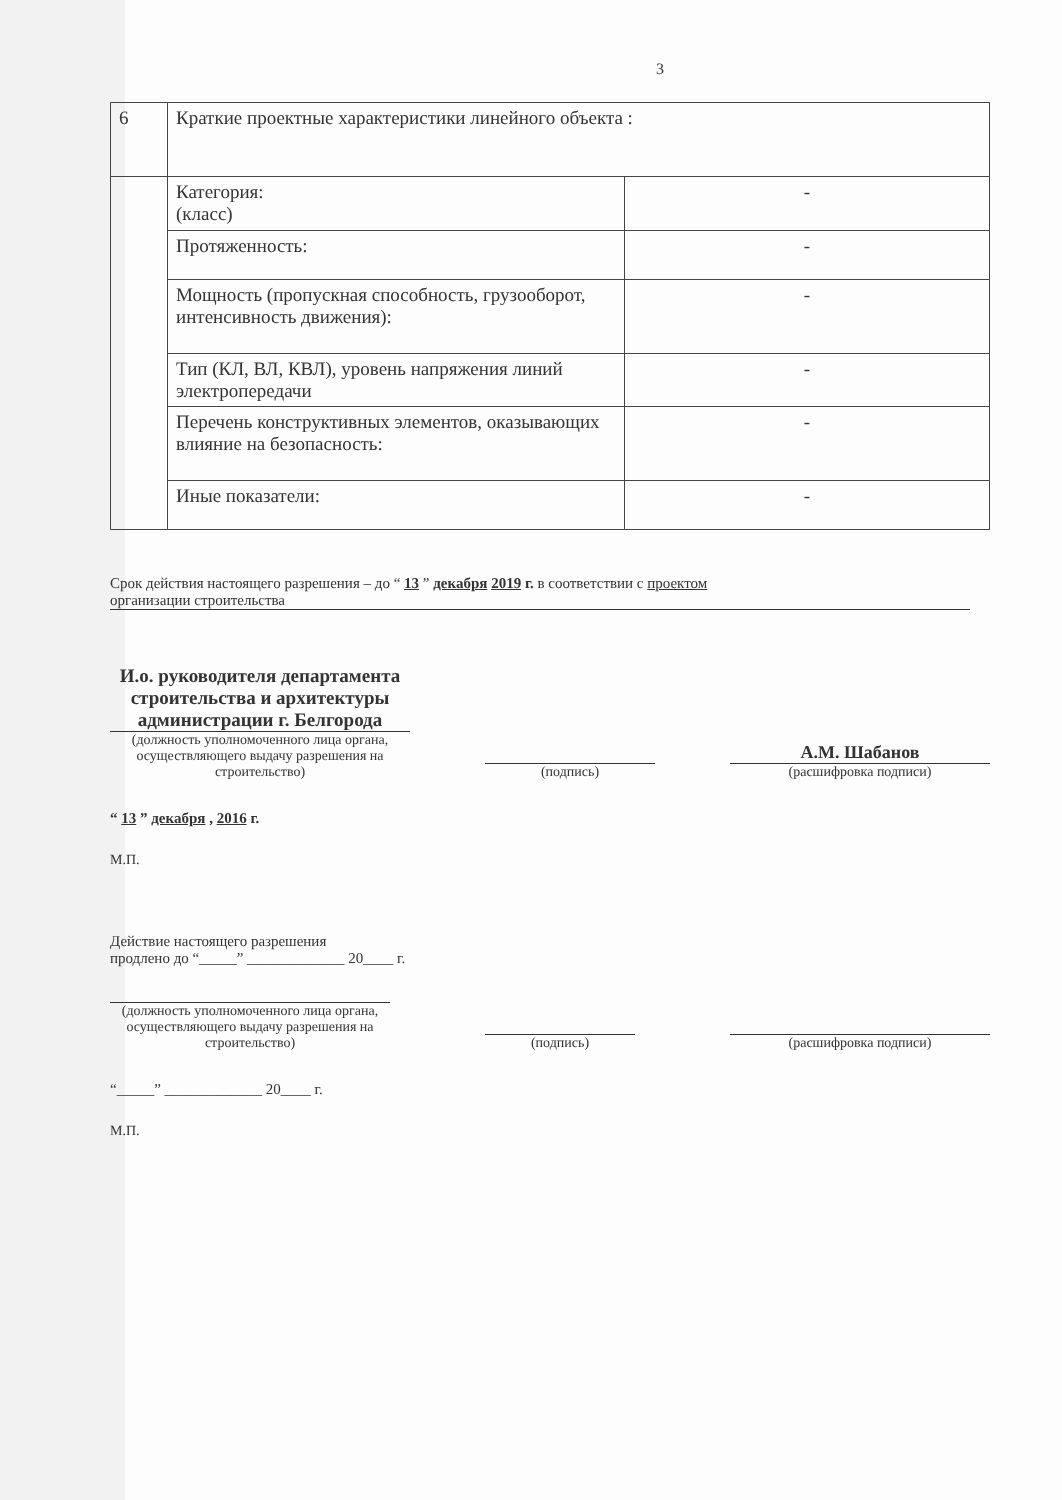3
| 6 | Краткие проектные характеристики линейного объекта : | |
| | Категория: (класс) | - |
| | Протяженность: | - |
| | Мощность (пропускная способность, грузооборот, интенсивность движения): | - |
| | Тип (КЛ, ВЛ, КВЛ), уровень напряжения линий электропередачи | - |
| | Перечень конструктивных элементов, оказывающих влияние на безопасность: | - |
| | Иные показатели: | - |
Срок действия настоящего разрешения – до “ 13 ” декабря 2019 г. в соответствии с проектом
организации строительства
И.о. руководителя департамента строительства и архитектуры администрации г. Белгорода
(должность уполномоченного лица органа, осуществляющего выдачу разрешения на строительство)
(подпись)
А.М. Шабанов
(расшифровка подписи)
“ 13 ” декабря , 2016 г.
М.П.
Действие настоящего разрешения
продлено до “_____” _____________ 20____ г.
(должность уполномоченного лица органа, осуществляющего выдачу разрешения на строительство)
(подпись)
(расшифровка подписи)
“_____” _____________ 20____ г.
М.П.